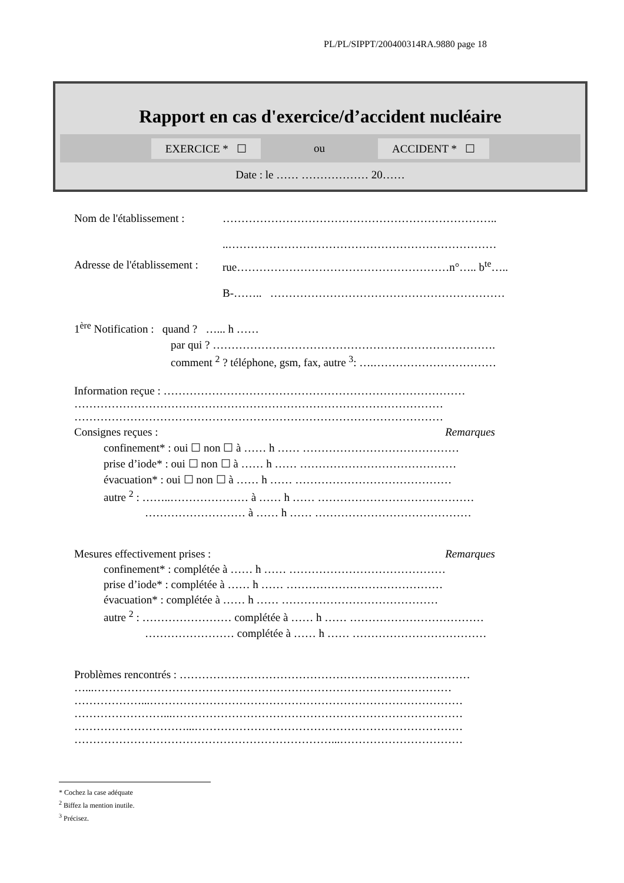PL/PL/SIPPT/200400314RA.9880 page 18
Rapport en cas d'exercice/d’accident nucléaire
EXERCICE * ☐ ou ACCIDENT * ☐
Date : le …… ……………… 20……
Nom de l'établissement :
………………………………………………………………..
..………………………………………………………………
Adresse de l'établissement :
rue…………………………………………………n°….. b<sup>te</sup>…..
B-…….. ………………………………………………………
1<sup>ère</sup> Notification : quand ? …... h ……
par qui ? ………………………………………………………………….
comment <sup>2</sup> ? téléphone, gsm, fax, autre <sup>3</sup>: ….……………………………
Information reçue : ………………………………………………………………………
………………………………………………………………………………………
………………………………………………………………………………………
Consignes reçues : Remarques
confinement* : oui ☐ non ☐ à …… h …… ……………………………………
prise d’iode* : oui ☐ non ☐ à …… h …… ……………………………………
évacuation* : oui ☐ non ☐ à …… h …… ……………………………………
autre <sup>2</sup> : ……..………………… à …… h …… ……………………………………
……………………… à …… h …… ……………………………………
Mesures effectivement prises : Remarques
confinement* : complétée à …… h …… ……………………………………
prise d’iode* : complétée à …… h …… ……………………………………
évacuation* : complétée à …… h …… ……………………………………
autre <sup>2</sup> : …………………… complétée à …… h …… ………………………………
…………………… complétée à …… h …… ………………………………
Problèmes rencontrés : ……………………………………………………………………
…...……………………………………………………………………………………
………………...…………………………………………………………………………
……………………...……………………………………………………………………
…………………………...………………………………………………………………
……………………………………………………………...……………………………
* Cochez la case adéquate
<sup>2</sup> Biffez la mention inutile.
<sup>3</sup> Précisez.